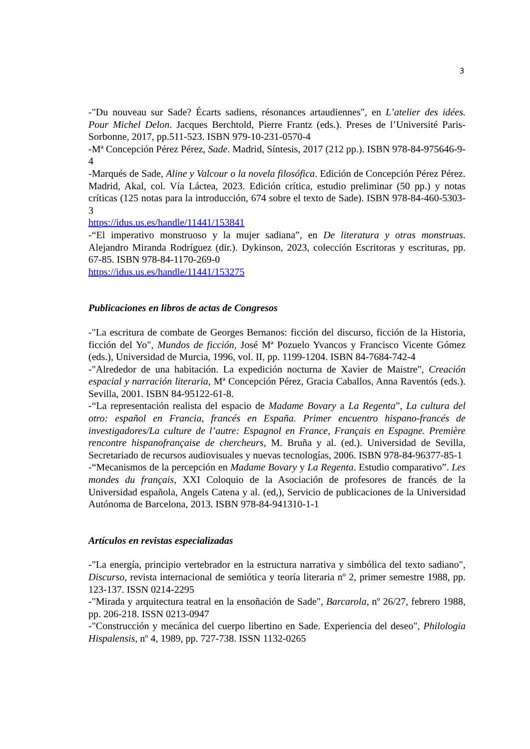3
-"Du nouveau sur Sade? Écarts sadiens, résonances artaudiennes", en L’atelier des idées. Pour Michel Delon. Jacques Berchtold, Pierre Frantz (eds.). Preses de l’Université Paris-Sorbonne, 2017, pp.511-523. ISBN 979-10-231-0570-4
-Mª Concepción Pérez Pérez, Sade. Madrid, Síntesis, 2017 (212 pp.). ISBN 978-84-975646-9-4
-Marqués de Sade, Aline y Valcour o la novela filosófica. Edición de Concepción Pérez Pérez. Madrid, Akal, col. Vía Láctea, 2023. Edición crítica, estudio preliminar (50 pp.) y notas críticas (125 notas para la introducción, 674 sobre el texto de Sade). ISBN 978-84-460-5303-3
https://idus.us.es/handle/11441/153841
-“El imperativo monstruoso y la mujer sadiana”, en De literatura y otras monstruas. Alejandro Miranda Rodríguez (dir.). Dykinson, 2023, colección Escritoras y escrituras, pp. 67-85. ISBN 978-84-1170-269-0
https://idus.us.es/handle/11441/153275
Publicaciones en libros de actas de Congresos
-"La escritura de combate de Georges Bernanos: ficción del discurso, ficción de la Historia, ficción del Yo", Mundos de ficción, José Mª Pozuelo Yvancos y Francisco Vicente Gómez (eds.), Universidad de Murcia, 1996, vol. II, pp. 1199-1204. ISBN 84-7684-742-4
-"Alrededor de una habitación. La expedición nocturna de Xavier de Maistre", Creación espacial y narración literaria, Mª Concepción Pérez, Gracia Caballos, Anna Raventós (eds.). Sevilla, 2001. ISBN 84-95122-61-8.
-“La representación realista del espacio de Madame Bovary a La Regenta”, La cultura del otro: español en Francia, francés en España. Primer encuentro hispano-francés de investigadores/La culture de l’autre: Espagnol en France, Français en Espagne. Première rencontre hispanofrançaise de chercheurs, M. Bruña y al. (ed.). Universidad de Sevilla, Secretariado de recursos audiovisuales y nuevas tecnologías, 2006. ISBN 978-84-96377-85-1
-“Mecanismos de la percepción en Madame Bovary y La Regenta. Estudio comparativo”. Les mondes du français, XXI Coloquio de la Asociación de profesores de francés de la Universidad española, Angels Catena y al. (ed,), Servicio de publicaciones de la Universidad Autónoma de Barcelona, 2013. ISBN 978-84-941310-1-1
Artículos en revistas especializadas
-"La energía, principio vertebrador en la estructura narrativa y simbólica del texto sadiano", Discurso, revista internacional de semiótica y teoría literaria nº 2, primer semestre 1988, pp. 123-137. ISSN 0214-2295
-"Mirada y arquitectura teatral en la ensoñación de Sade", Barcarola, nº 26/27, febrero 1988, pp. 206-218. ISSN 0213-0947
-"Construcción y mecánica del cuerpo libertino en Sade. Experiencia del deseo", Philologia Hispalensis, nº 4, 1989, pp. 727-738. ISSN 1132-0265